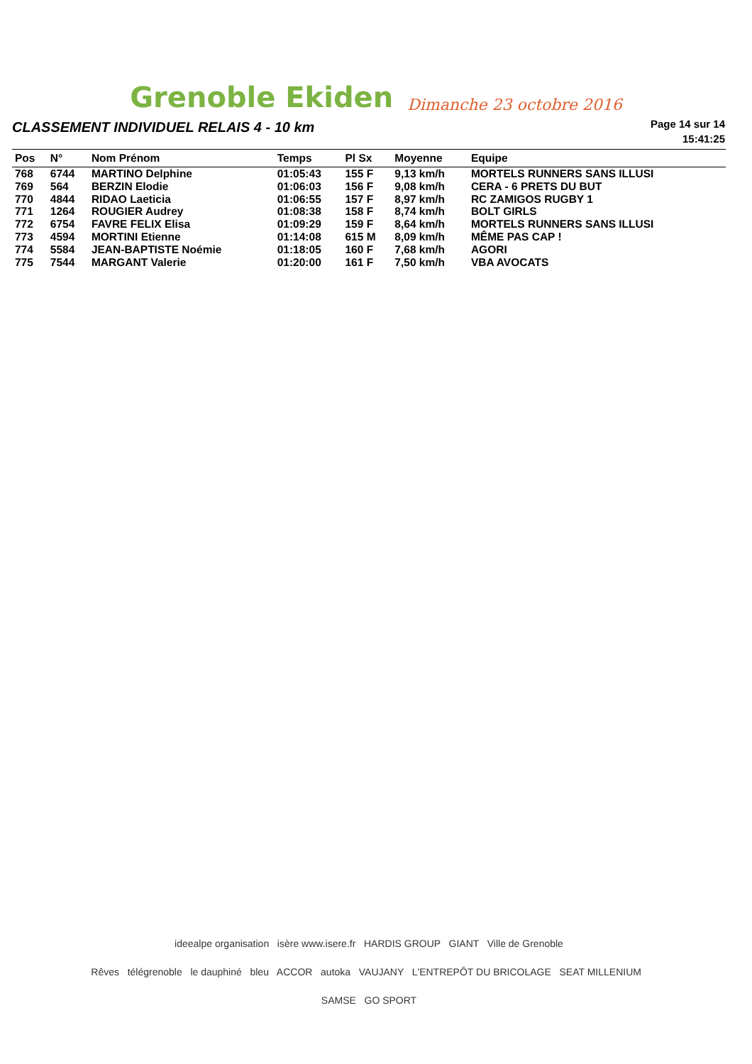Grenoble Ekiden Dimanche 23 octobre 2016
CLASSEMENT INDIVIDUEL RELAIS 4 - 10 km
Page 14 sur 14
15:41:25
| Pos | N° | Nom Prénom | Temps | Pl Sx | Moyenne | Equipe |
| --- | --- | --- | --- | --- | --- | --- |
| 768 | 6744 | MARTINO Delphine | 01:05:43 | 155 F | 9,13 km/h | MORTELS RUNNERS SANS ILLUSI |
| 769 | 564 | BERZIN Elodie | 01:06:03 | 156 F | 9,08 km/h | CERA - 6 PRETS DU BUT |
| 770 | 4844 | RIDAO Laeticia | 01:06:55 | 157 F | 8,97 km/h | RC ZAMIGOS RUGBY 1 |
| 771 | 1264 | ROUGIER Audrey | 01:08:38 | 158 F | 8,74 km/h | BOLT GIRLS |
| 772 | 6754 | FAVRE FELIX Elisa | 01:09:29 | 159 F | 8,64 km/h | MORTELS RUNNERS SANS ILLUSI |
| 773 | 4594 | MORTINI Etienne | 01:14:08 | 615 M | 8,09 km/h | MÊME PAS CAP ! |
| 774 | 5584 | JEAN-BAPTISTE Noémie | 01:18:05 | 160 F | 7,68 km/h | AGORI |
| 775 | 7544 | MARGANT Valerie | 01:20:00 | 161 F | 7,50 km/h | VBA AVOCATS |
ideealpe organisation isère www.isere.fr HARDIS GROUP GIANT Ville de Grenoble
Rêves télégrenoble le dauphiné bleu ACCOR autoka VAUJANY L'ENTREPÔT DU BRICOLAGE SEAT MILLENIUM SAMSE GO SPORT